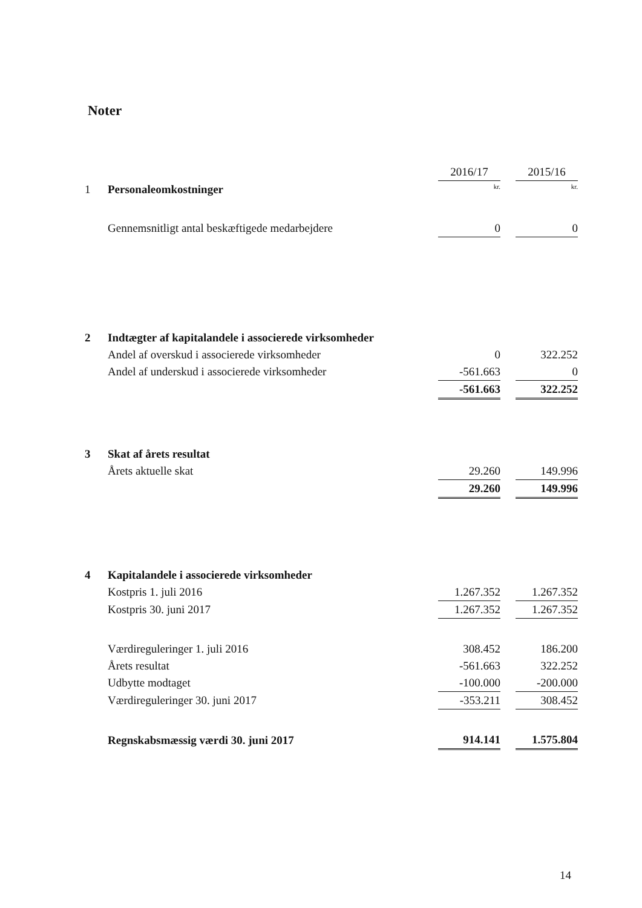Noter
| | | 2016/17 | | 2015/16 |
| 1 | Personaleomkostninger | kr. | | kr. |
| | Gennemsnitligt antal beskæftigede medarbejdere | 0 | | 0 |
| 2 | Indtægter af kapitalandele i associerede virksomheder | | | |
| | Andel af overskud i associerede virksomheder | 0 | | 322.252 |
| | Andel af underskud i associerede virksomheder | -561.663 | | 0 |
| | | -561.663 | | 322.252 |
| 3 | Skat af årets resultat | | | |
| | Årets aktuelle skat | 29.260 | | 149.996 |
| | | 29.260 | | 149.996 |
| 4 | Kapitalandele i associerede virksomheder | | | |
| | Kostpris 1. juli 2016 | 1.267.352 | | 1.267.352 |
| | Kostpris 30. juni 2017 | 1.267.352 | | 1.267.352 |
| | Værdireguleringer 1. juli 2016 | 308.452 | | 186.200 |
| | Årets resultat | -561.663 | | 322.252 |
| | Udbytte modtaget | -100.000 | | -200.000 |
| | Værdireguleringer 30. juni 2017 | -353.211 | | 308.452 |
| | Regnskabsmæssig værdi 30. juni 2017 | 914.141 | | 1.575.804 |
14